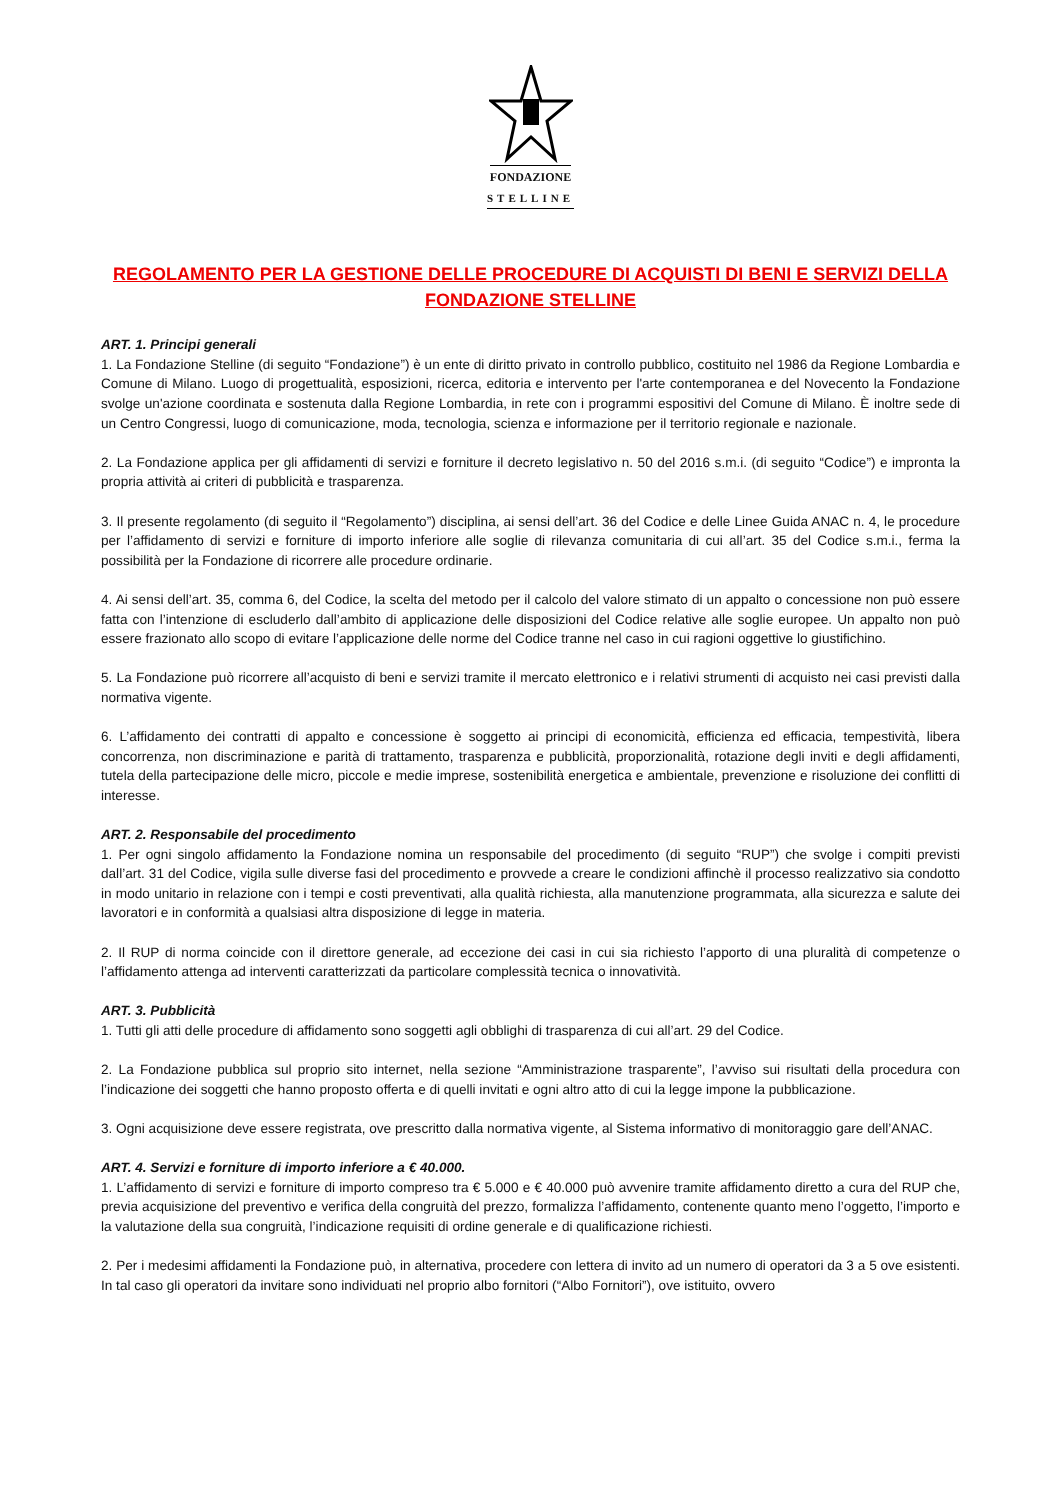FONDAZIONE
STELLINE
REGOLAMENTO PER LA GESTIONE DELLE PROCEDURE DI ACQUISTI DI BENI E SERVIZI DELLA FONDAZIONE STELLINE
ART. 1. Principi generali
1. La Fondazione Stelline (di seguito “Fondazione”) è un ente di diritto privato in controllo pubblico, costituito nel 1986 da Regione Lombardia e Comune di Milano. Luogo di progettualità, esposizioni, ricerca, editoria e intervento per l'arte contemporanea e del Novecento la Fondazione svolge un'azione coordinata e sostenuta dalla Regione Lombardia, in rete con i programmi espositivi del Comune di Milano. È inoltre sede di un Centro Congressi, luogo di comunicazione, moda, tecnologia, scienza e informazione per il territorio regionale e nazionale.
2. La Fondazione applica per gli affidamenti di servizi e forniture il decreto legislativo n. 50 del 2016 s.m.i. (di seguito “Codice”) e impronta la propria attività ai criteri di pubblicità e trasparenza.
3. Il presente regolamento (di seguito il “Regolamento”) disciplina, ai sensi dell’art. 36 del Codice e delle Linee Guida ANAC n. 4, le procedure per l’affidamento di servizi e forniture di importo inferiore alle soglie di rilevanza comunitaria di cui all’art. 35 del Codice s.m.i., ferma la possibilità per la Fondazione di ricorrere alle procedure ordinarie.
4. Ai sensi dell’art. 35, comma 6, del Codice, la scelta del metodo per il calcolo del valore stimato di un appalto o concessione non può essere fatta con l’intenzione di escluderlo dall’ambito di applicazione delle disposizioni del Codice relative alle soglie europee. Un appalto non può essere frazionato allo scopo di evitare l’applicazione delle norme del Codice tranne nel caso in cui ragioni oggettive lo giustifichino.
5. La Fondazione può ricorrere all’acquisto di beni e servizi tramite il mercato elettronico e i relativi strumenti di acquisto nei casi previsti dalla normativa vigente.
6. L’affidamento dei contratti di appalto e concessione è soggetto ai principi di economicità, efficienza ed efficacia, tempestività, libera concorrenza, non discriminazione e parità di trattamento, trasparenza e pubblicità, proporzionalità, rotazione degli inviti e degli affidamenti, tutela della partecipazione delle micro, piccole e medie imprese, sostenibilità energetica e ambientale, prevenzione e risoluzione dei conflitti di interesse.
ART. 2. Responsabile del procedimento
1. Per ogni singolo affidamento la Fondazione nomina un responsabile del procedimento (di seguito “RUP”) che svolge i compiti previsti dall’art. 31 del Codice, vigila sulle diverse fasi del procedimento e provvede a creare le condizioni affinchè il processo realizzativo sia condotto in modo unitario in relazione con i tempi e costi preventivati, alla qualità richiesta, alla manutenzione programmata, alla sicurezza e salute dei lavoratori e in conformità a qualsiasi altra disposizione di legge in materia.
2. Il RUP di norma coincide con il direttore generale, ad eccezione dei casi in cui sia richiesto l’apporto di una pluralità di competenze o l’affidamento attenga ad interventi caratterizzati da particolare complessità tecnica o innovatività.
ART. 3. Pubblicità
1. Tutti gli atti delle procedure di affidamento sono soggetti agli obblighi di trasparenza di cui all’art. 29 del Codice.
2. La Fondazione pubblica sul proprio sito internet, nella sezione “Amministrazione trasparente”, l’avviso sui risultati della procedura con l’indicazione dei soggetti che hanno proposto offerta e di quelli invitati e ogni altro atto di cui la legge impone la pubblicazione.
3. Ogni acquisizione deve essere registrata, ove prescritto dalla normativa vigente, al Sistema informativo di monitoraggio gare dell’ANAC.
ART. 4. Servizi e forniture di importo inferiore a € 40.000.
1. L’affidamento di servizi e forniture di importo compreso tra € 5.000 e € 40.000 può avvenire tramite affidamento diretto a cura del RUP che, previa acquisizione del preventivo e verifica della congruità del prezzo, formalizza l’affidamento, contenente quanto meno l’oggetto, l’importo e la valutazione della sua congruità, l’indicazione requisiti di ordine generale e di qualificazione richiesti.
2. Per i medesimi affidamenti la Fondazione può, in alternativa, procedere con lettera di invito ad un numero di operatori da 3 a 5 ove esistenti. In tal caso gli operatori da invitare sono individuati nel proprio albo fornitori (“Albo Fornitori”), ove istituito, ovvero